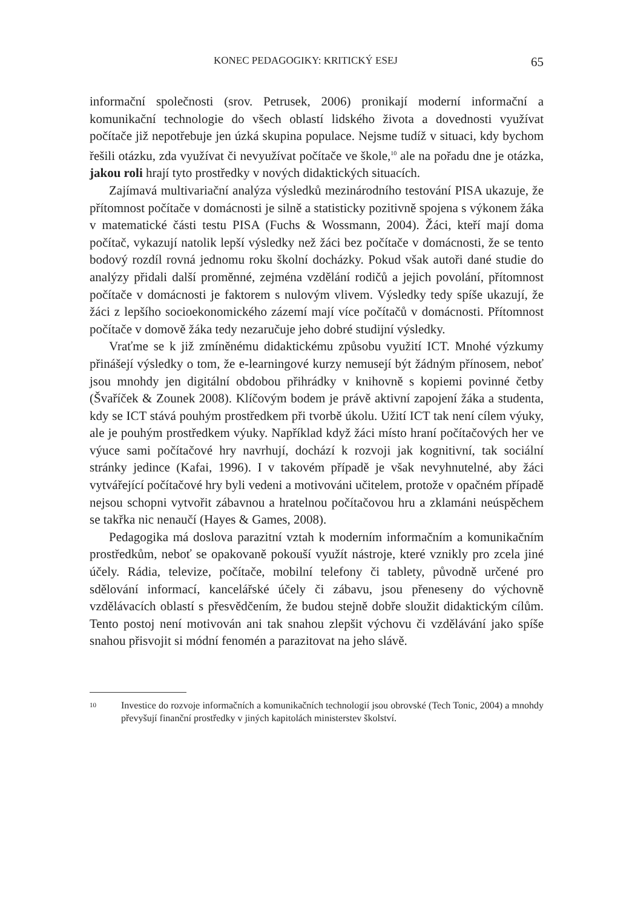KONEC PEDAGOGIKY: KRITICKÝ ESEJ 65
informační společnosti (srov. Petrusek, 2006) pronikají moderní informační a komunikační technologie do všech oblastí lidského života a dovednosti využívat počítače již nepotřebuje jen úzká skupina populace. Nejsme tudíž v situaci, kdy bychom řešili otázku, zda využívat či nevyužívat počítače ve škole,<sup>10</sup> ale na pořadu dne je otázka, jakou roli hrají tyto prostředky v nových didaktických situacích.
Zajímavá multivariační analýza výsledků mezinárodního testování PISA ukazuje, že přítomnost počítače v domácnosti je silně a statisticky pozitivně spojena s výkonem žáka v matematické části testu PISA (Fuchs & Wossmann, 2004). Žáci, kteří mají doma počítač, vykazují natolik lepší výsledky než žáci bez počítače v domácnosti, že se tento bodový rozdíl rovná jednomu roku školní docházky. Pokud však autoři dané studie do analýzy přidali další proměnné, zejména vzdělání rodičů a jejich povolání, přítomnost počítače v domácnosti je faktorem s nulovým vlivem. Výsledky tedy spíše ukazují, že žáci z lepšího socioekonomického zázemí mají více počítačů v domácnosti. Přítomnost počítače v domově žáka tedy nezaručuje jeho dobré studijní výsledky.
Vraťme se k již zmíněnému didaktickému způsobu využití ICT. Mnohé výzkumy přinášejí výsledky o tom, že e-learningové kurzy nemusejí být žádným přínosem, neboť jsou mnohdy jen digitální obdobou přihrádky v knihovně s kopiemi povinné četby (Švaříček & Zounek 2008). Klíčovým bodem je právě aktivní zapojení žáka a studenta, kdy se ICT stává pouhým prostředkem při tvorbě úkolu. Užití ICT tak není cílem výuky, ale je pouhým prostředkem výuky. Například když žáci místo hraní počítačových her ve výuce sami počítačové hry navrhují, dochází k rozvoji jak kognitivní, tak sociální stránky jedince (Kafai, 1996). I v takovém případě je však nevyhnutelné, aby žáci vytvářející počítačové hry byli vedeni a motivováni učitelem, protože v opačném případě nejsou schopni vytvořit zábavnou a hratelnou počítačovou hru a zklamáni neúspěchem se takřka nic nenaučí (Hayes & Games, 2008).
Pedagogika má doslova parazitní vztah k moderním informačním a komunikačním prostředkům, neboť se opakovaně pokouší využít nástroje, které vznikly pro zcela jiné účely. Rádia, televize, počítače, mobilní telefony či tablety, původně určené pro sdělování informací, kancelářské účely či zábavu, jsou přeneseny do výchovně vzdělávacích oblastí s přesvědčením, že budou stejně dobře sloužit didaktickým cílům. Tento postoj není motivován ani tak snahou zlepšit výchovu či vzdělávání jako spíše snahou přisvojit si módní fenomén a parazitovat na jeho slávě.
10 Investice do rozvoje informačních a komunikačních technologií jsou obrovské (Tech Tonic, 2004) a mnohdy převyšují finanční prostředky v jiných kapitolách ministerstev školství.